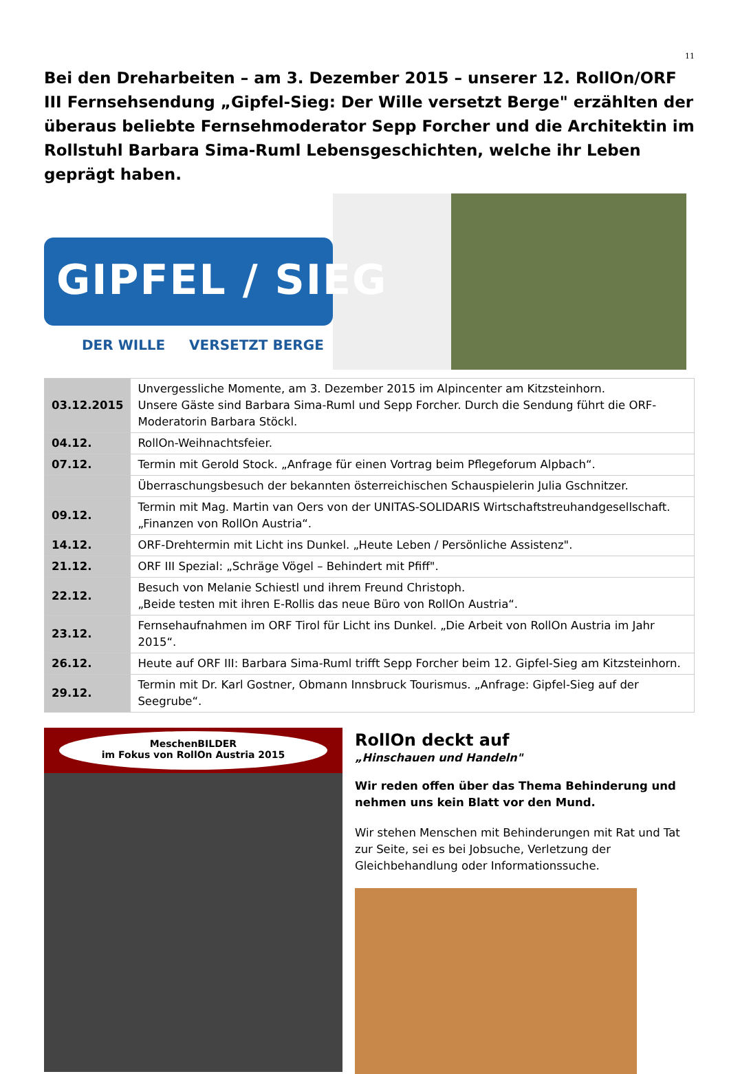11
Bei den Dreharbeiten – am 3. Dezember 2015 – unserer 12. RollOn/ORF III Fernsehsendung „Gipfel-Sieg: Der Wille versetzt Berge" erzählten der überaus beliebte Fernsehmoderator Sepp Forcher und die Architektin im Rollstuhl Barbara Sima-Ruml Lebensgeschichten, welche ihr Leben geprägt haben.
GIPFEL / SIEG
DER WILLE VERSETZT BERGE
| 03.12.2015 | Unvergessliche Momente, am 3. Dezember 2015 im Alpincenter am Kitzsteinhorn. Unsere Gäste sind Barbara Sima-Ruml und Sepp Forcher. Durch die Sendung führt die ORF-Moderatorin Barbara Stöckl. |
| 04.12. | RollOn-Weihnachtsfeier. |
| 07.12. | Termin mit Gerold Stock. „Anfrage für einen Vortrag beim Pflegeforum Alpbach“. |
| | Überraschungsbesuch der bekannten österreichischen Schauspielerin Julia Gschnitzer. |
| 09.12. | Termin mit Mag. Martin van Oers von der UNITAS-SOLIDARIS Wirtschaftstreuhandgesellschaft. „Finanzen von RollOn Austria“. |
| 14.12. | ORF-Drehtermin mit Licht ins Dunkel. „Heute Leben / Persönliche Assistenz". |
| 21.12. | ORF III Spezial: „Schräge Vögel – Behindert mit Pfiff". |
| 22.12. | Besuch von Melanie Schiestl und ihrem Freund Christoph. „Beide testen mit ihren E-Rollis das neue Büro von RollOn Austria“. |
| 23.12. | Fernsehaufnahmen im ORF Tirol für Licht ins Dunkel. „Die Arbeit von RollOn Austria im Jahr 2015“. |
| 26.12. | Heute auf ORF III: Barbara Sima-Ruml trifft Sepp Forcher beim 12. Gipfel-Sieg am Kitzsteinhorn. |
| 29.12. | Termin mit Dr. Karl Gostner, Obmann Innsbruck Tourismus. „Anfrage: Gipfel-Sieg auf der Seegrube“. |
MeschenBILDER
im Fokus von RollOn Austria 2015
RollOn deckt auf
„Hinschauen und Handeln"
Wir reden offen über das Thema Behinderung und nehmen uns kein Blatt vor den Mund.
Wir stehen Menschen mit Behinderungen mit Rat und Tat zur Seite, sei es bei Jobsuche, Verletzung der Gleichbehandlung oder Informationssuche.